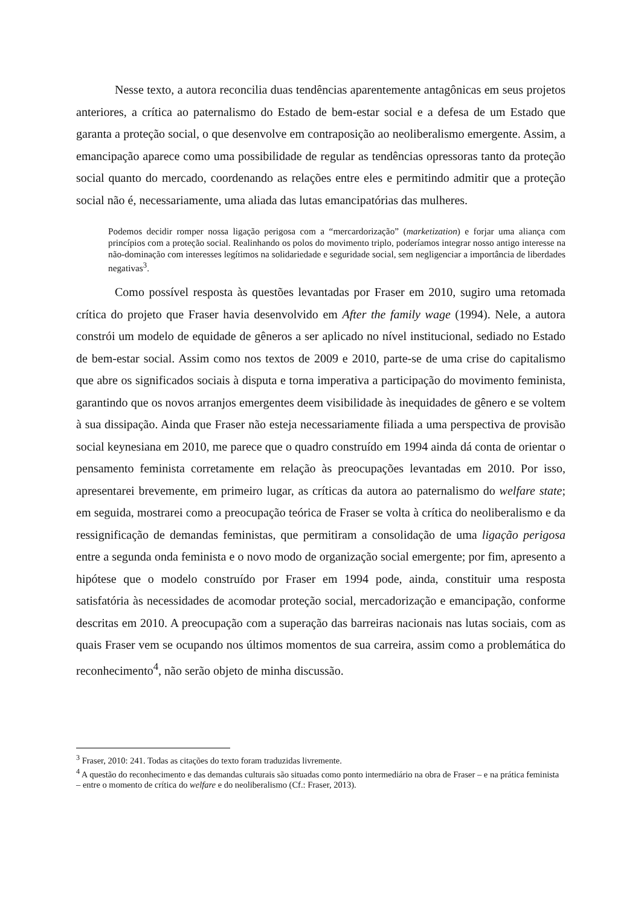Nesse texto, a autora reconcilia duas tendências aparentemente antagônicas em seus projetos anteriores, a crítica ao paternalismo do Estado de bem-estar social e a defesa de um Estado que garanta a proteção social, o que desenvolve em contraposição ao neoliberalismo emergente. Assim, a emancipação aparece como uma possibilidade de regular as tendências opressoras tanto da proteção social quanto do mercado, coordenando as relações entre eles e permitindo admitir que a proteção social não é, necessariamente, uma aliada das lutas emancipatórias das mulheres.
Podemos decidir romper nossa ligação perigosa com a “mercardorização” (marketization) e forjar uma aliança com princípios com a proteção social. Realinhando os polos do movimento triplo, poderíamos integrar nosso antigo interesse na não-dominação com interesses legítimos na solidariedade e seguridade social, sem negligenciar a importância de liberdades negativas<sup>3</sup>.
Como possível resposta às questões levantadas por Fraser em 2010, sugiro uma retomada crítica do projeto que Fraser havia desenvolvido em After the family wage (1994). Nele, a autora constrói um modelo de equidade de gêneros a ser aplicado no nível institucional, sediado no Estado de bem-estar social. Assim como nos textos de 2009 e 2010, parte-se de uma crise do capitalismo que abre os significados sociais à disputa e torna imperativa a participação do movimento feminista, garantindo que os novos arranjos emergentes deem visibilidade às inequidades de gênero e se voltem à sua dissipação. Ainda que Fraser não esteja necessariamente filiada a uma perspectiva de provisão social keynesiana em 2010, me parece que o quadro construído em 1994 ainda dá conta de orientar o pensamento feminista corretamente em relação às preocupações levantadas em 2010. Por isso, apresentarei brevemente, em primeiro lugar, as críticas da autora ao paternalismo do welfare state; em seguida, mostrarei como a preocupação teórica de Fraser se volta à crítica do neoliberalismo e da ressignificação de demandas feministas, que permitiram a consolidação de uma ligação perigosa entre a segunda onda feminista e o novo modo de organização social emergente; por fim, apresento a hipótese que o modelo construído por Fraser em 1994 pode, ainda, constituir uma resposta satisfatória às necessidades de acomodar proteção social, mercadorização e emancipação, conforme descritas em 2010. A preocupação com a superação das barreiras nacionais nas lutas sociais, com as quais Fraser vem se ocupando nos últimos momentos de sua carreira, assim como a problemática do reconhecimento<sup>4</sup>, não serão objeto de minha discussão.
<sup>3</sup> Fraser, 2010: 241. Todas as citações do texto foram traduzidas livremente.
<sup>4</sup> A questão do reconhecimento e das demandas culturais são situadas como ponto intermediário na obra de Fraser – e na prática feminista – entre o momento de crítica do welfare e do neoliberalismo (Cf.: Fraser, 2013).